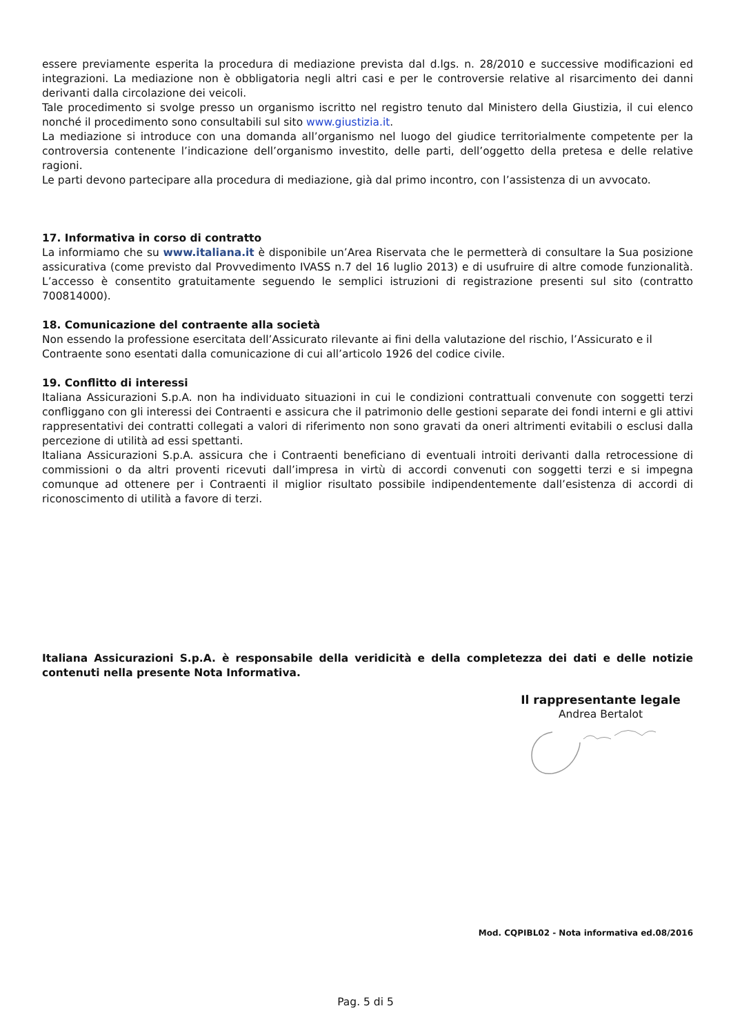essere previamente esperita la procedura di mediazione prevista dal d.lgs. n. 28/2010 e successive modificazioni ed integrazioni. La mediazione non è obbligatoria negli altri casi e per le controversie relative al risarcimento dei danni derivanti dalla circolazione dei veicoli.
Tale procedimento si svolge presso un organismo iscritto nel registro tenuto dal Ministero della Giustizia, il cui elenco nonché il procedimento sono consultabili sul sito www.giustizia.it.
La mediazione si introduce con una domanda all’organismo nel luogo del giudice territorialmente competente per la controversia contenente l’indicazione dell’organismo investito, delle parti, dell’oggetto della pretesa e delle relative ragioni.
Le parti devono partecipare alla procedura di mediazione, già dal primo incontro, con l’assistenza di un avvocato.
17. Informativa in corso di contratto
La informiamo che su www.italiana.it è disponibile un’Area Riservata che le permetterà di consultare la Sua posizione assicurativa (come previsto dal Provvedimento IVASS n.7 del 16 luglio 2013) e di usufruire di altre comode funzionalità. L’accesso è consentito gratuitamente seguendo le semplici istruzioni di registrazione presenti sul sito (contratto 700814000).
18. Comunicazione del contraente alla società
Non essendo la professione esercitata dell’Assicurato rilevante ai fini della valutazione del rischio, l’Assicurato e il Contraente sono esentati dalla comunicazione di cui all’articolo 1926 del codice civile.
19. Conflitto di interessi
Italiana Assicurazioni S.p.A. non ha individuato situazioni in cui le condizioni contrattuali convenute con soggetti terzi confliggano con gli interessi dei Contraenti e assicura che il patrimonio delle gestioni separate dei fondi interni e gli attivi rappresentativi dei contratti collegati a valori di riferimento non sono gravati da oneri altrimenti evitabili o esclusi dalla percezione di utilità ad essi spettanti.
Italiana Assicurazioni S.p.A. assicura che i Contraenti beneficiano di eventuali introiti derivanti dalla retrocessione di commissioni o da altri proventi ricevuti dall’impresa in virtù di accordi convenuti con soggetti terzi e si impegna comunque ad ottenere per i Contraenti il miglior risultato possibile indipendentemente dall’esistenza di accordi di riconoscimento di utilità a favore di terzi.
Italiana Assicurazioni S.p.A. è responsabile della veridicità e della completezza dei dati e delle notizie contenuti nella presente Nota Informativa.
Il rappresentante legale
Andrea Bertalot
Mod. CQPIBL02 - Nota informativa ed.08/2016
Pag. 5 di 5